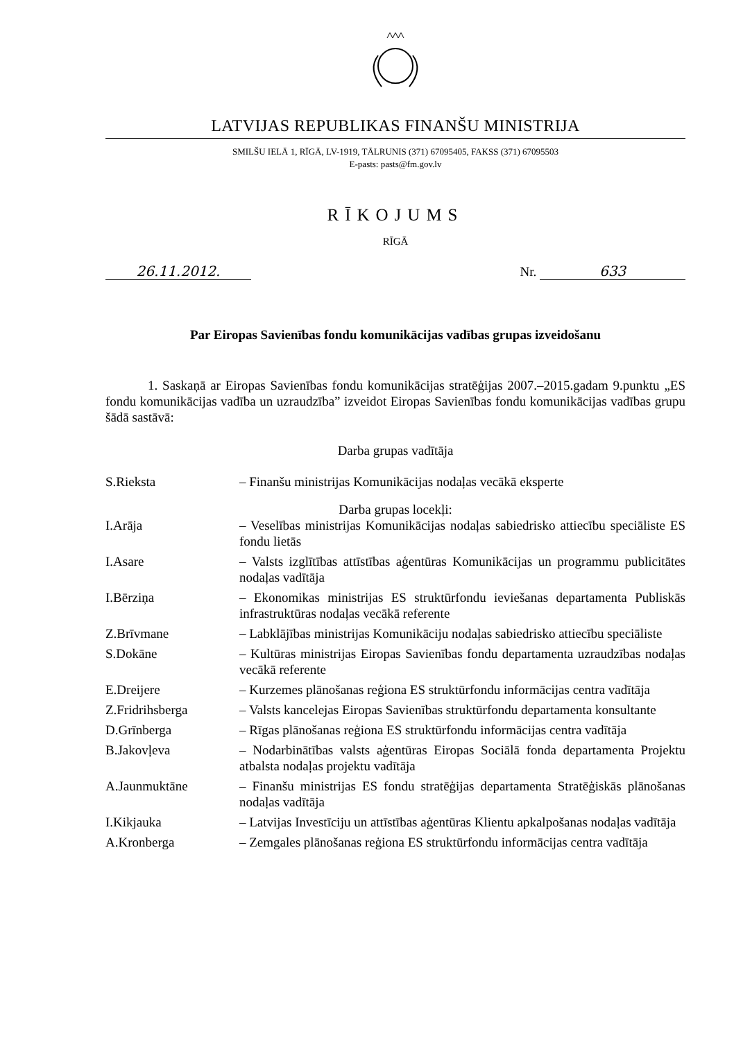LATVIJAS REPUBLIKAS FINANŠU MINISTRIJA
SMILŠU IELĀ 1, RĪGĀ, LV-1919, TĀLRUNIS (371) 67095405, FAKSS (371) 67095503
E-pasts: pasts@fm.gov.lv
RĪKOJUMS
RĪGĀ
26.11.2012. Nr. 633
Par Eiropas Savienības fondu komunikācijas vadības grupas izveidošanu
1. Saskaņā ar Eiropas Savienības fondu komunikācijas stratēģijas 2007.–2015.gadam 9.punktu „ES fondu komunikācijas vadība un uzraudzība” izveidot Eiropas Savienības fondu komunikācijas vadības grupu šādā sastāvā:
Darba grupas vadītāja
S.Rieksta – Finanšu ministrijas Komunikācijas nodaļas vecākā eksperte
Darba grupas locekļi:
I.Arāja – Veselības ministrijas Komunikācijas nodaļas sabiedrisko attiecību speciāliste ES fondu lietās
I.Asare – Valsts izglītības attīstības aģentūras Komunikācijas un programmu publicitātes nodaļas vadītāja
I.Bērziņa – Ekonomikas ministrijas ES struktūrfondu ieviešanas departamenta Publiskās infrastruktūras nodaļas vecākā referente
Z.Brīvmane – Labklājības ministrijas Komunikāciju nodaļas sabiedrisko attiecību speciāliste
S.Dokāne – Kultūras ministrijas Eiropas Savienības fondu departamenta uzraudzības nodaļas vecākā referente
E.Dreijere – Kurzemes plānošanas reģiona ES struktūrfondu informācijas centra vadītāja
Z.Fridrihsberga – Valsts kancelejas Eiropas Savienības struktūrfondu departamenta konsultante
D.Grīnberga – Rīgas plānošanas reģiona ES struktūrfondu informācijas centra vadītāja
B.Jakovļeva – Nodarbinātības valsts aģentūras Eiropas Sociālā fonda departamenta Projektu atbalsta nodaļas projektu vadītāja
A.Jaunmuktāne – Finanšu ministrijas ES fondu stratēģijas departamenta Stratēģiskās plānošanas nodaļas vadītāja
I.Kikjauka – Latvijas Investīciju un attīstības aģentūras Klientu apkalpošanas nodaļas vadītāja
A.Kronberga – Zemgales plānošanas reģiona ES struktūrfondu informācijas centra vadītāja